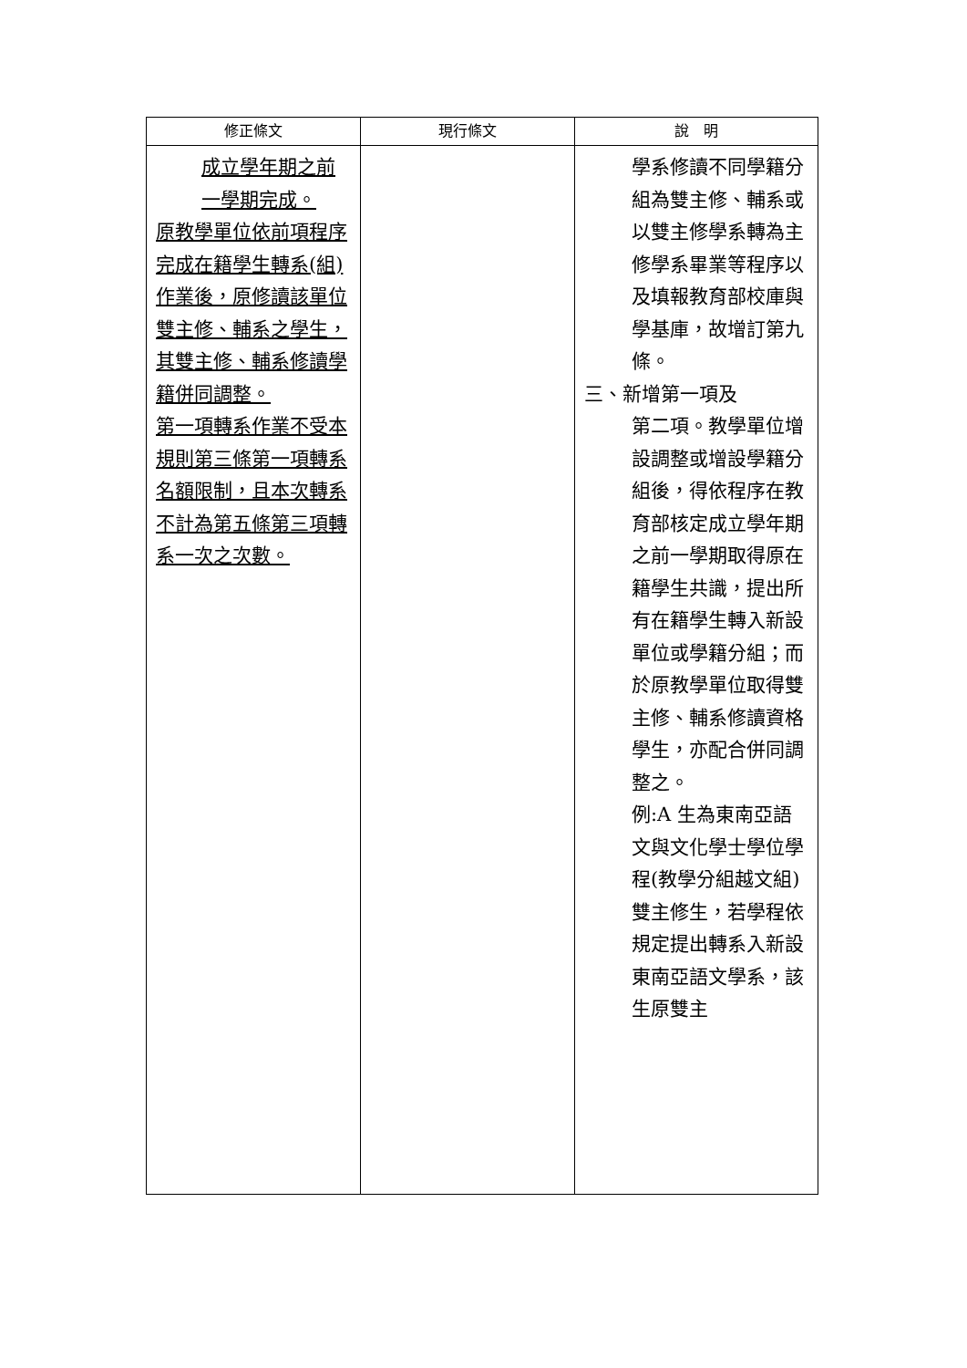| 修正條文 | 現行條文 | 說 明 |
| --- | --- | --- |
| 成立學年期之前一學期完成。 原教學單位依前項程序完成在籍學生轉系(組)作業後，原修讀該單位雙主修、輔系之學生，其雙主修、輔系修讀學籍併同調整。 第一項轉系作業不受本規則第三條第一項轉系名額限制，且本次轉系不計為第五條第三項轉系一次之次數。 | | 學系修讀不同學籍分組為雙主修、輔系或以雙主修學系轉為主修學系畢業等程序以及填報教育部校庫與學基庫，故增訂第九條。 三、新增第一項及 第二項。教學單位增設調整或增設學籍分組後，得依程序在教育部核定成立學年期之前一學期取得原在籍學生共識，提出所有在籍學生轉入新設單位或學籍分組；而於原教學單位取得雙主修、輔系修讀資格學生，亦配合併同調整之。 例:A 生為東南亞語文與文化學士學位學程(教學分組越文組)雙主修生，若學程依規定提出轉系入新設東南亞語文學系，該生原雙主 |